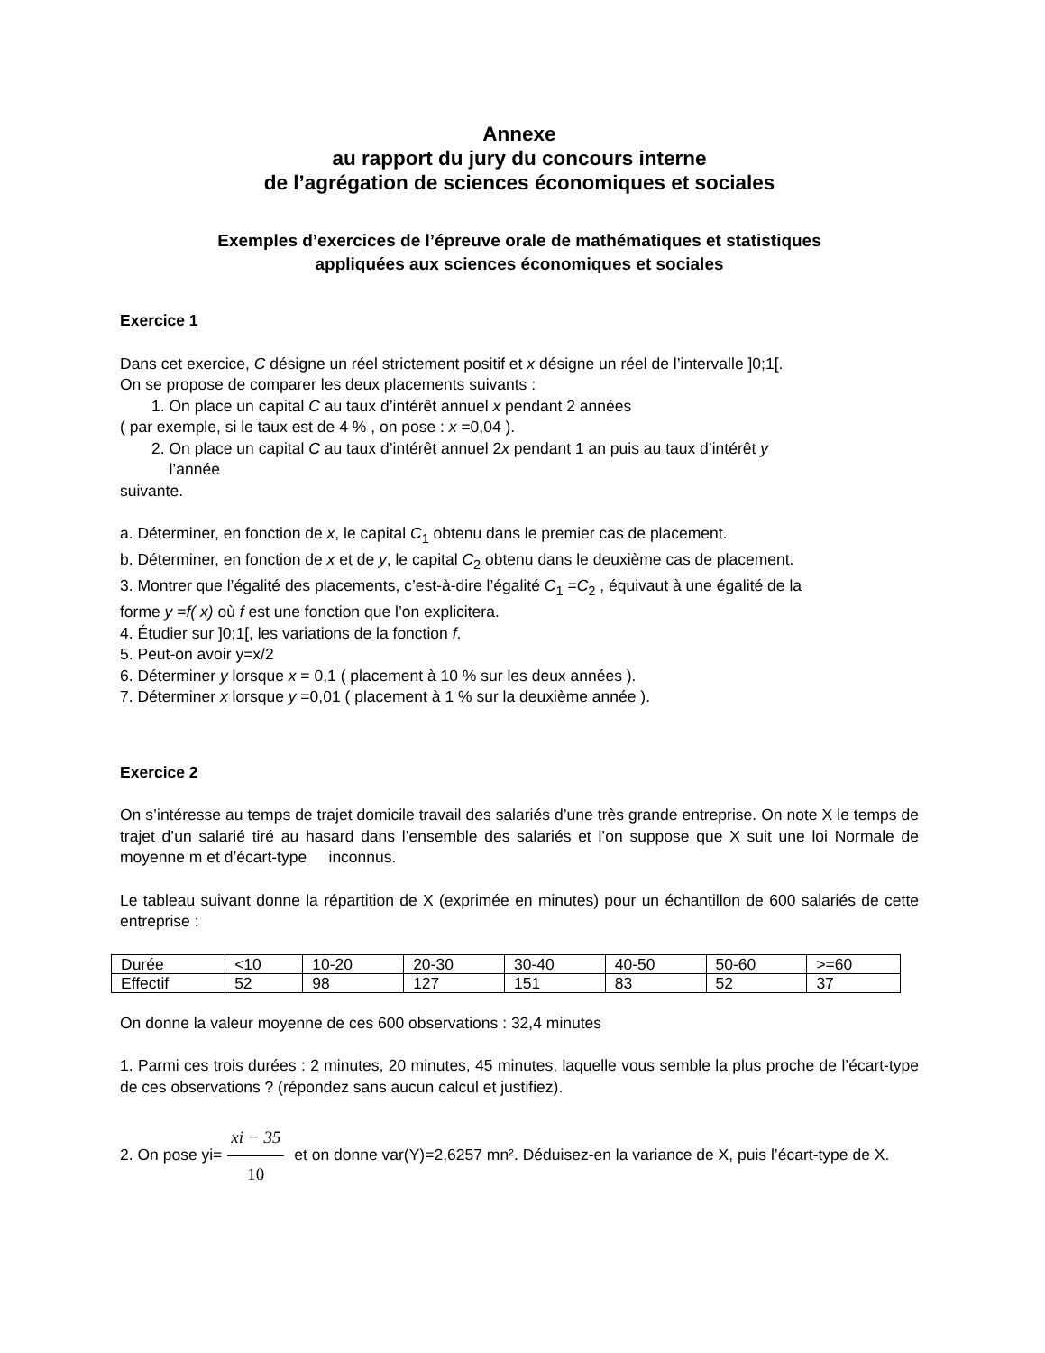Annexe
au rapport du jury du concours interne
de l’agrégation de sciences économiques et sociales
Exemples d’exercices de l’épreuve orale de mathématiques et statistiques
appliquées aux sciences économiques et sociales
Exercice 1
Dans cet exercice, C désigne un réel strictement positif et x désigne un réel de l’intervalle ]0;1[.
On se propose de comparer les deux placements suivants :
1. On place un capital C au taux d’intérêt annuel x pendant 2 années
( par exemple, si le taux est de 4 % , on pose : x =0,04 ).
2. On place un capital C au taux d’intérêt annuel 2x pendant 1 an puis au taux d’intérêt y
l’année
suivante.
a. Déterminer, en fonction de x, le capital C<sub>1</sub> obtenu dans le premier cas de placement.
b. Déterminer, en fonction de x et de y, le capital C<sub>2</sub> obtenu dans le deuxième cas de placement.
3. Montrer que l’égalité des placements, c’est-à-dire l’égalité C<sub>1</sub> =C<sub>2</sub> , équivaut à une égalité de la
forme y =f( x) où f est une fonction que l’on explicitera.
4. Étudier sur ]0;1[, les variations de la fonction f.
5. Peut-on avoir y=x/2
6. Déterminer y lorsque x = 0,1 ( placement à 10 % sur les deux années ).
7. Déterminer x lorsque y =0,01 ( placement à 1 % sur la deuxième année ).
Exercice 2
On s’intéresse au temps de trajet domicile travail des salariés d’une très grande entreprise. On note X le temps de trajet d’un salarié tiré au hasard dans l’ensemble des salariés et l’on suppose que X suit une loi Normale de moyenne m et d’écart-type inconnus.
Le tableau suivant donne la répartition de X (exprimée en minutes) pour un échantillon de 600 salariés de cette entreprise :
| Durée | <10 | 10-20 | 20-30 | 30-40 | 40-50 | 50-60 | >=60 |
| Effectif | 52 | 98 | 127 | 151 | 83 | 52 | 37 |
On donne la valeur moyenne de ces 600 observations : 32,4 minutes
1. Parmi ces trois durées : 2 minutes, 20 minutes, 45 minutes, laquelle vous semble la plus proche de l’écart-type de ces observations ? (répondez sans aucun calcul et justifiez).
2. On pose yi= xi − 35 10 et on donne var(Y)=2,6257 mn². Déduisez-en la variance de X, puis l’écart-type de X.